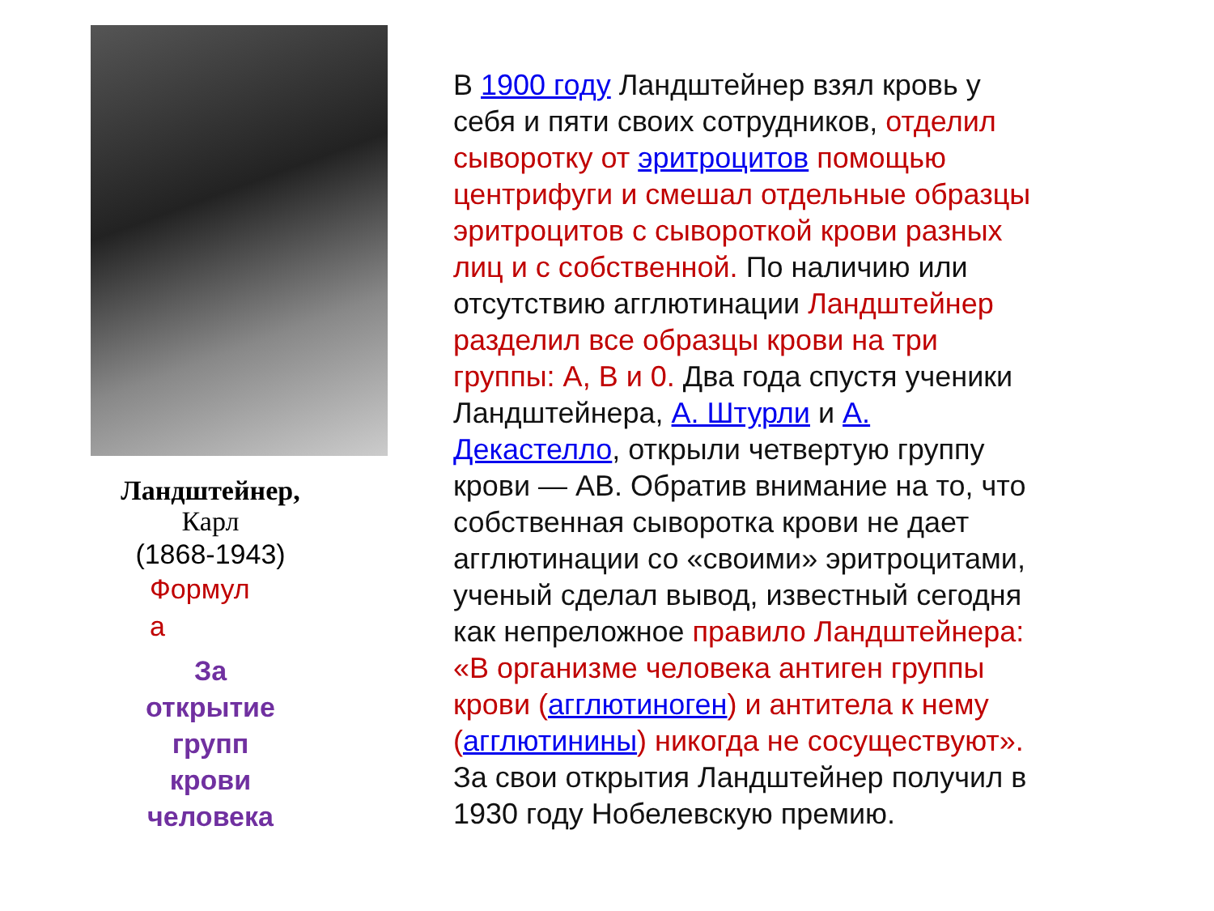Ландштейнер,
Карл
(1868-1943)
Формул а
За
открытие
групп
крови
человека
В 1900 году Ландштейнер взял кровь у себя и пяти своих сотрудников, отделил сыворотку от эритроцитов помощью центрифуги и смешал отдельные образцы эритроцитов с сывороткой крови разных лиц и с собственной. По наличию или отсутствию агглютинации Ландштейнер разделил все образцы крови на три группы: А, В и 0. Два года спустя ученики Ландштейнера, А. Штурли и А. Декастелло, открыли четвертую группу крови — АВ. Обратив внимание на то, что собственная сыворотка крови не дает агглютинации со «своими» эритроцитами, ученый сделал вывод, известный сегодня как непреложное правило Ландштейнера: «В организме человека антиген группы крови (агглютиноген) и антитела к нему (агглютинины) никогда не сосуществуют». За свои открытия Ландштейнер получил в 1930 году Нобелевскую премию.